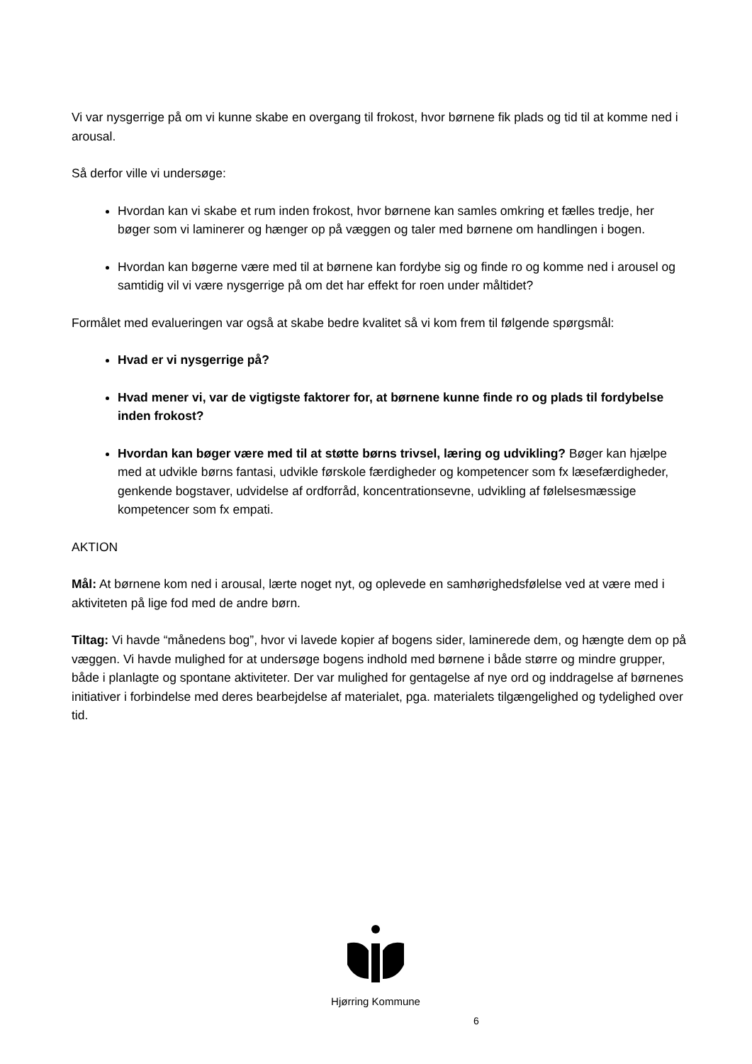Vi var nysgerrige på om vi kunne skabe en overgang til frokost, hvor børnene fik plads og tid til at komme ned i arousal.
Så derfor ville vi undersøge:
Hvordan kan vi skabe et rum inden frokost, hvor børnene kan samles omkring et fælles tredje, her bøger som vi laminerer og hænger op på væggen og taler med børnene om handlingen i bogen.
Hvordan kan bøgerne være med til at børnene kan fordybe sig og finde ro og komme ned i arousel og samtidig vil vi være nysgerrige på om det har effekt for roen under måltidet?
Formålet med evalueringen var også at skabe bedre kvalitet så vi kom frem til følgende spørgsmål:
Hvad er vi nysgerrige på?
Hvad mener vi, var de vigtigste faktorer for, at børnene kunne finde ro og plads til fordybelse inden frokost?
Hvordan kan bøger være med til at støtte børns trivsel, læring og udvikling? Bøger kan hjælpe med at udvikle børns fantasi, udvikle førskole færdigheder og kompetencer som fx læsefærdigheder, genkende bogstaver, udvidelse af ordforråd, koncentrationsevne, udvikling af følelsesmæssige kompetencer som fx empati.
AKTION
Mål: At børnene kom ned i arousal, lærte noget nyt, og oplevede en samhørighedsfølelse ved at være med i aktiviteten på lige fod med de andre børn.
Tiltag: Vi havde “månedens bog”, hvor vi lavede kopier af bogens sider, laminerede dem, og hængte dem op på væggen. Vi havde mulighed for at undersøge bogens indhold med børnene i både større og mindre grupper, både i planlagte og spontane aktiviteter. Der var mulighed for gentagelse af nye ord og inddragelse af børnenes initiativer i forbindelse med deres bearbejdelse af materialet, pga. materialets tilgængelighed og tydelighed over tid.
Hjørring Kommune
6